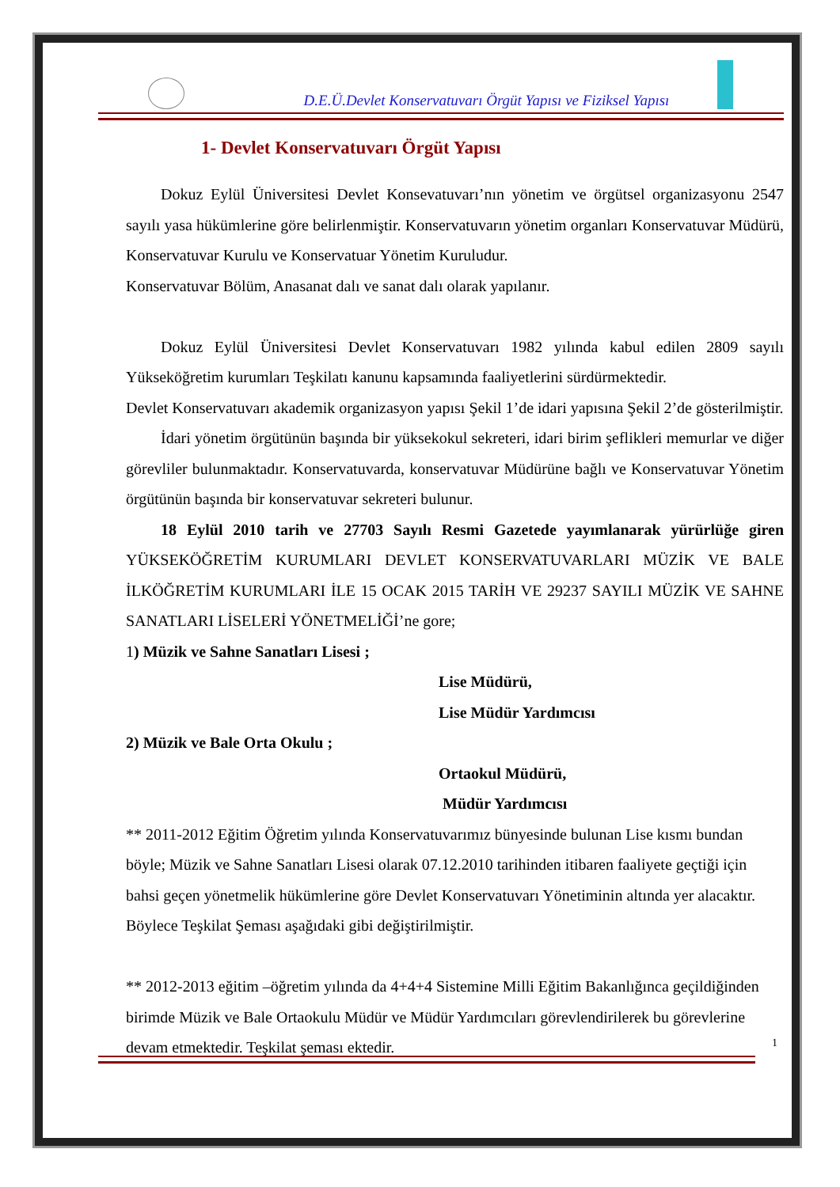D.E.Ü.Devlet Konservatuvarı Örgüt Yapısı ve Fiziksel Yapısı
1- Devlet Konservatuvarı Örgüt Yapısı
Dokuz Eylül Üniversitesi Devlet Konsevatuvarı’nın yönetim ve örgütsel organizasyonu 2547 sayılı yasa hükümlerine göre belirlenmiştir. Konservatuvarın yönetim organları Konservatuvar Müdürü, Konservatuvar Kurulu ve Konservatuar Yönetim Kuruludur.
Konservatuvar Bölüm, Anasanat dalı ve sanat dalı olarak yapılanır.
Dokuz Eylül Üniversitesi Devlet Konservatuvarı 1982 yılında kabul edilen 2809 sayılı Yükseköğretim kurumları Teşkilatı kanunu kapsamında faaliyetlerini sürdürmektedir.
Devlet Konservatuvarı akademik organizasyon yapısı Şekil 1’de idari yapısına Şekil 2’de gösterilmiştir.
İdari yönetim örgütünün başında bir yüksekokul sekreteri, idari birim şeflikleri memurlar ve diğer görevliler bulunmaktadır. Konservatuvarda, konservatuvar Müdürüne bağlı ve Konservatuvar Yönetim örgütünün başında bir konservatuvar sekreteri bulunur.
18 Eylül 2010 tarih ve 27703 Sayılı Resmi Gazetede yayımlanarak yürürlüğe giren YÜKSEKÖĞRETİM KURUMLARI DEVLET KONSERVATUVARLARI MÜZİK VE BALE İLKÖĞRETİM KURUMLARI İLE 15 OCAK 2015 TARİH VE 29237 SAYILI MÜZİK VE SAHNE SANATLARI LİSELERİ YÖNETMELİĞİ’ne gore;
1) Müzik ve Sahne Sanatları Lisesi ;
Lise Müdürü,
Lise Müdür Yardımcısı
2) Müzik ve Bale Orta Okulu ;
Ortaokul Müdürü,
Müdür Yardımcısı
** 2011-2012 Eğitim Öğretim yılında Konservatuvarımız bünyesinde bulunan Lise kısmı bundan böyle; Müzik ve Sahne Sanatları Lisesi olarak 07.12.2010 tarihinden itibaren faaliyete geçtiği için bahsi geçen yönetmelik hükümlerine göre Devlet Konservatuvarı Yönetiminin altında yer alacaktır. Böylece Teşkilat Şeması aşağıdaki gibi değiştirilmiştir.
** 2012-2013 eğitim –öğretim yılında da 4+4+4 Sistemine Milli Eğitim Bakanlığınca geçildiğinden birimde Müzik ve Bale Ortaokulu Müdür ve Müdür Yardımcıları görevlendirilerek bu görevlerine devam etmektedir. Teşkilat şeması ektedir.
1